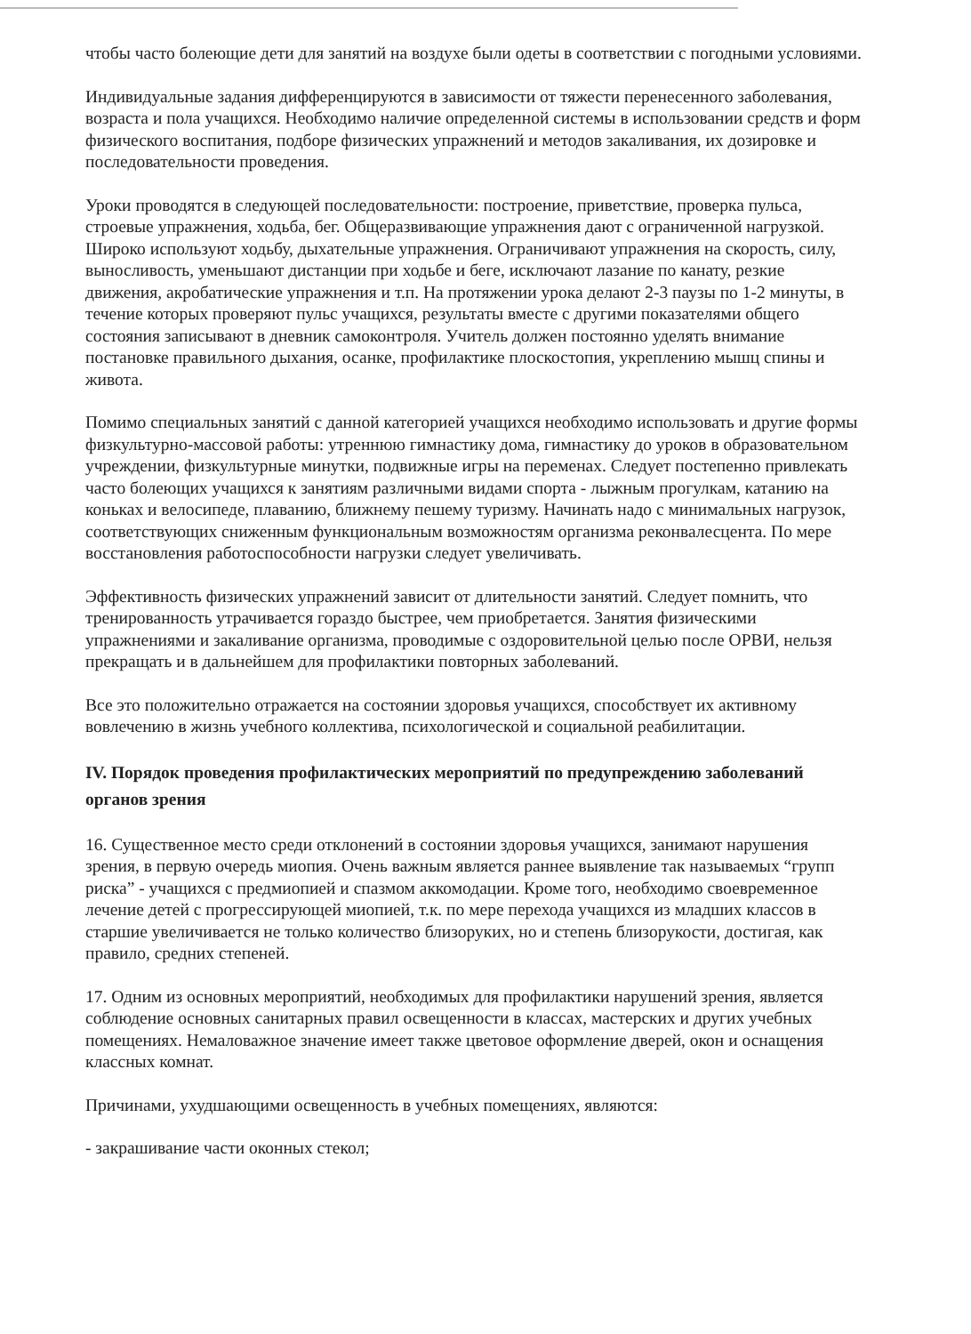чтобы часто болеющие дети для занятий на воздухе были одеты в соответствии с погодными условиями.
Индивидуальные задания дифференцируются в зависимости от тяжести перенесенного заболевания, возраста и пола учащихся. Необходимо наличие определенной системы в использовании средств и форм физического воспитания, подборе физических упражнений и методов закаливания, их дозировке и последовательности проведения.
Уроки проводятся в следующей последовательности: построение, приветствие, проверка пульса, строевые упражнения, ходьба, бег. Общеразвивающие упражнения дают с ограниченной нагрузкой. Широко используют ходьбу, дыхательные упражнения. Ограничивают упражнения на скорость, силу, выносливость, уменьшают дистанции при ходьбе и беге, исключают лазание по канату, резкие движения, акробатические упражнения и т.п. На протяжении урока делают 2-3 паузы по 1-2 минуты, в течение которых проверяют пульс учащихся, результаты вместе с другими показателями общего состояния записывают в дневник самоконтроля. Учитель должен постоянно уделять внимание постановке правильного дыхания, осанке, профилактике плоскостопия, укреплению мышц спины и живота.
Помимо специальных занятий с данной категорией учащихся необходимо использовать и другие формы физкультурно-массовой работы: утреннюю гимнастику дома, гимнастику до уроков в образовательном учреждении, физкультурные минутки, подвижные игры на переменах. Следует постепенно привлекать часто болеющих учащихся к занятиям различными видами спорта - лыжным прогулкам, катанию на коньках и велосипеде, плаванию, ближнему пешему туризму. Начинать надо с минимальных нагрузок, соответствующих сниженным функциональным возможностям организма реконвалесцента. По мере восстановления работоспособности нагрузки следует увеличивать.
Эффективность физических упражнений зависит от длительности занятий. Следует помнить, что тренированность утрачивается гораздо быстрее, чем приобретается. Занятия физическими упражнениями и закаливание организма, проводимые с оздоровительной целью после ОРВИ, нельзя прекращать и в дальнейшем для профилактики повторных заболеваний.
Все это положительно отражается на состоянии здоровья учащихся, способствует их активному вовлечению в жизнь учебного коллектива, психологической и социальной реабилитации.
IV. Порядок проведения профилактических мероприятий по предупреждению заболеваний органов зрения
16. Существенное место среди отклонений в состоянии здоровья учащихся, занимают нарушения зрения, в первую очередь миопия. Очень важным является раннее выявление так называемых “групп риска” - учащихся с предмиопией и спазмом аккомодации. Кроме того, необходимо своевременное лечение детей с прогрессирующей миопией, т.к. по мере перехода учащихся из младших классов в старшие увеличивается не только количество близоруких, но и степень близорукости, достигая, как правило, средних степеней.
17. Одним из основных мероприятий, необходимых для профилактики нарушений зрения, является соблюдение основных санитарных правил освещенности в классах, мастерских и других учебных помещениях. Немаловажное значение имеет также цветовое оформление дверей, окон и оснащения классных комнат.
Причинами, ухудшающими освещенность в учебных помещениях, являются:
- закрашивание части оконных стекол;